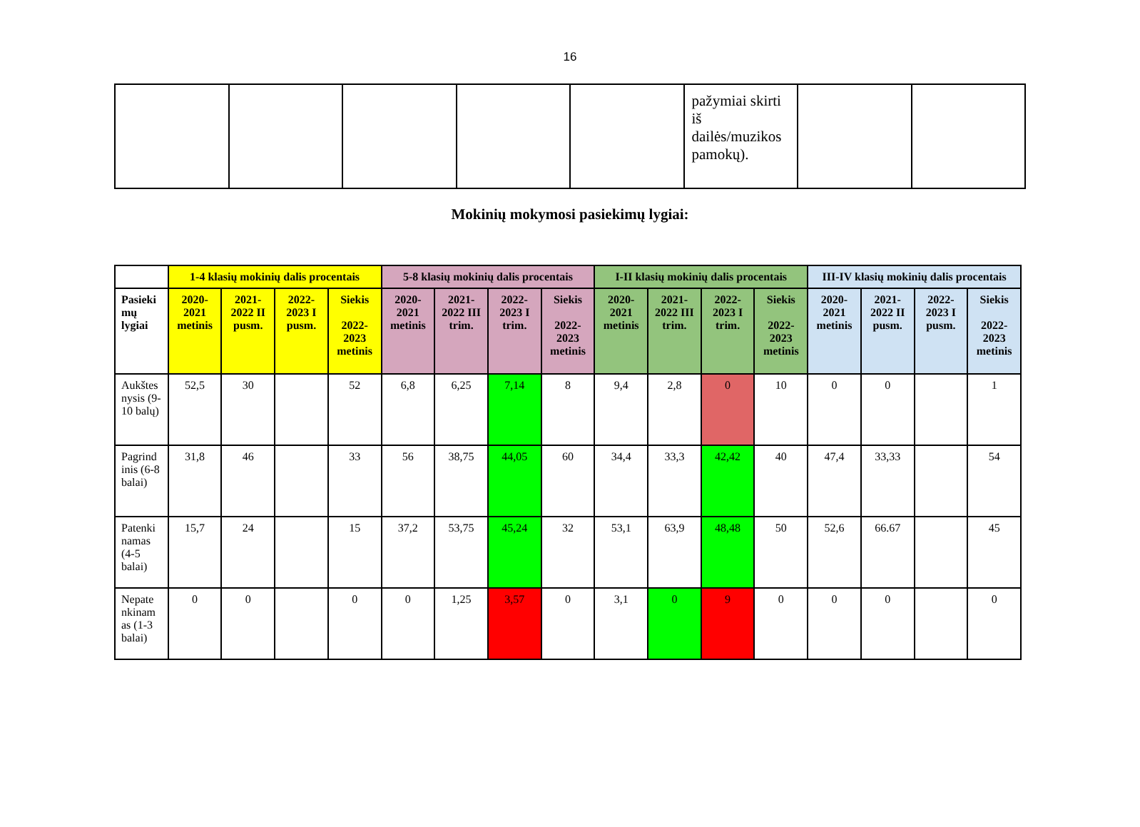16
| | | | | | pažymiai skirti iš dailės/muzikos pamokų). | | |
Mokinių mokymosi pasiekimų lygiai:
| | 1-4 klasių mokinių dalis procentais | | | | 5-8 klasių mokinių dalis procentais | | | | I-II klasių mokinių dalis procentais | | | | III-IV klasių mokinių dalis procentais | | | |
| --- | --- | --- | --- | --- | --- | --- | --- | --- | --- | --- | --- | --- | --- | --- | --- | --- |
| Pasieki mų lygiai | 2020-2021 metinis | 2021-2022 II pusm. | 2022-2023 I pusm. | Siekis 2022-2023 metinis | 2020-2021 metinis | 2021-2022 III trim. | 2022-2023 I trim. | Siekis 2022-2023 metinis | 2020-2021 metinis | 2021-2022 III trim. | 2022-2023 I trim. | Siekis 2022-2023 metinis | 2020-2021 metinis | 2021-2022 II pusm. | 2022-2023 I pusm. | Siekis 2022-2023 metinis |
| Aukštes nysis (9-10 balų) | 52,5 | 30 | | 52 | 6,8 | 6,25 | 7,14 | 8 | 9,4 | 2,8 | 0 | 10 | 0 | 0 | | 1 |
| Pagrind inis (6-8 balai) | 31,8 | 46 | | 33 | 56 | 38,75 | 44,05 | 60 | 34,4 | 33,3 | 42,42 | 40 | 47,4 | 33,33 | | 54 |
| Patenki namas (4-5 balai) | 15,7 | 24 | | 15 | 37,2 | 53,75 | 45,24 | 32 | 53,1 | 63,9 | 48,48 | 50 | 52,6 | 66.67 | | 45 |
| Nepate nkinam as (1-3 balai) | 0 | 0 | | 0 | 0 | 1,25 | 3,57 | 0 | 3,1 | 0 | 9 | 0 | 0 | 0 | | 0 |